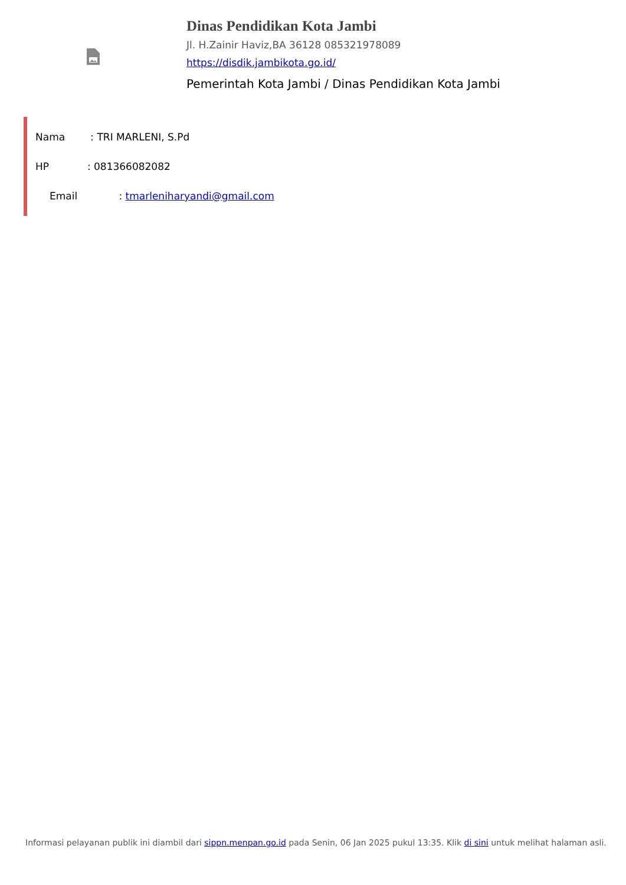Dinas Pendidikan Kota Jambi
Jl. H.Zainir Haviz,BA 36128 085321978089
https://disdik.jambikota.go.id/
Pemerintah Kota Jambi / Dinas Pendidikan Kota Jambi
Nama : TRI MARLENI, S.Pd
HP : 081366082082
Email : tmarleniharyandi@gmail.com
Informasi pelayanan publik ini diambil dari sippn.menpan.go.id pada Senin, 06 Jan 2025 pukul 13:35. Klik di sini untuk melihat halaman asli.